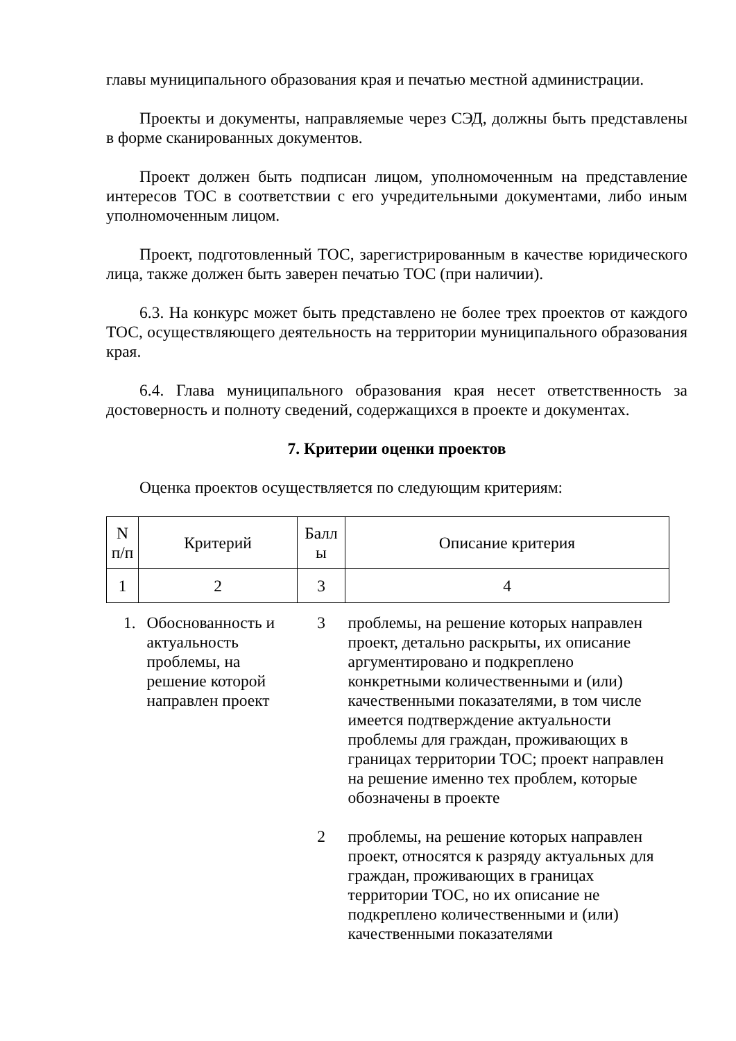главы муниципального образования края и печатью местной администрации.
Проекты и документы, направляемые через СЭД, должны быть представлены в форме сканированных документов.
Проект должен быть подписан лицом, уполномоченным на представление интересов ТОС в соответствии с его учредительными документами, либо иным уполномоченным лицом.
Проект, подготовленный ТОС, зарегистрированным в качестве юридического лица, также должен быть заверен печатью ТОС (при наличии).
6.3. На конкурс может быть представлено не более трех проектов от каждого ТОС, осуществляющего деятельность на территории муниципального образования края.
6.4. Глава муниципального образования края несет ответственность за достоверность и полноту сведений, содержащихся в проекте и документах.
7. Критерии оценки проектов
Оценка проектов осуществляется по следующим критериям:
| N п/п | Критерий | Балл ы | Описание критерия |
| --- | --- | --- | --- |
| 1 | 2 | 3 | 4 |
| 1. | Обоснованность и актуальность проблемы, на решение которой направлен проект | 3 | проблемы, на решение которых направлен проект, детально раскрыты, их описание аргументировано и подкреплено конкретными количественными и (или) качественными показателями, в том числе имеется подтверждение актуальности проблемы для граждан, проживающих в границах территории ТОС; проект направлен на решение именно тех проблем, которые обозначены в проекте |
| | | 2 | проблемы, на решение которых направлен проект, относятся к разряду актуальных для граждан, проживающих в границах территории ТОС, но их описание не подкреплено количественными и (или) качественными показателями |